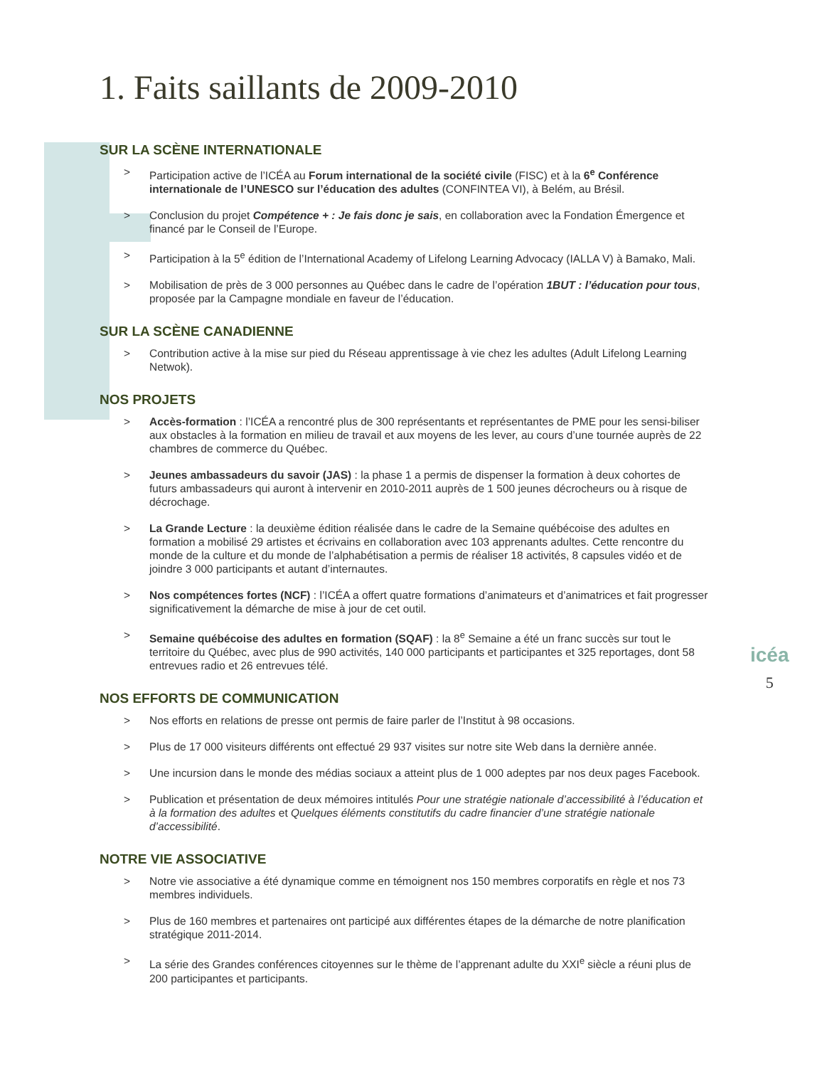1. Faits saillants de 2009-2010
SUR LA SCÈNE INTERNATIONALE
> Participation active de l’ICÉA au Forum international de la société civile (FISC) et à la 6<sup>e</sup> Conférence internationale de l’UNESCO sur l’éducation des adultes (CONFINTEA VI), à Belém, au Brésil.
> Conclusion du projet Compétence + : Je fais donc je sais, en collaboration avec la Fondation Émergence et financé par le Conseil de l’Europe.
> Participation à la 5<sup>e</sup> édition de l’International Academy of Lifelong Learning Advocacy (IALLA V) à Bamako, Mali.
> Mobilisation de près de 3 000 personnes au Québec dans le cadre de l’opération 1BUT : l’éducation pour tous, proposée par la Campagne mondiale en faveur de l’éducation.
SUR LA SCÈNE CANADIENNE
> Contribution active à la mise sur pied du Réseau apprentissage à vie chez les adultes (Adult Lifelong Learning Netwok).
NOS PROJETS
> Accès-formation : l’ICÉA a rencontré plus de 300 représentants et représentantes de PME pour les sensi-biliser aux obstacles à la formation en milieu de travail et aux moyens de les lever, au cours d’une tournée auprès de 22 chambres de commerce du Québec.
> Jeunes ambassadeurs du savoir (JAS) : la phase 1 a permis de dispenser la formation à deux cohortes de futurs ambassadeurs qui auront à intervenir en 2010-2011 auprès de 1 500 jeunes décrocheurs ou à risque de décrochage.
> La Grande Lecture : la deuxième édition réalisée dans le cadre de la Semaine québécoise des adultes en formation a mobilisé 29 artistes et écrivains en collaboration avec 103 apprenants adultes. Cette rencontre du monde de la culture et du monde de l’alphabétisation a permis de réaliser 18 activités, 8 capsules vidéo et de joindre 3 000 participants et autant d’internautes.
> Nos compétences fortes (NCF) : l’ICÉA a offert quatre formations d’animateurs et d’animatrices et fait progresser significativement la démarche de mise à jour de cet outil.
> Semaine québécoise des adultes en formation (SQAF) : la 8<sup>e</sup> Semaine a été un franc succès sur tout le territoire du Québec, avec plus de 990 activités, 140 000 participants et participantes et 325 reportages, dont 58 entrevues radio et 26 entrevues télé.
NOS EFFORTS DE COMMUNICATION
> Nos efforts en relations de presse ont permis de faire parler de l’Institut à 98 occasions.
> Plus de 17 000 visiteurs différents ont effectué 29 937 visites sur notre site Web dans la dernière année.
> Une incursion dans le monde des médias sociaux a atteint plus de 1 000 adeptes par nos deux pages Facebook.
> Publication et présentation de deux mémoires intitulés Pour une stratégie nationale d’accessibilité à l’éducation et à la formation des adultes et Quelques éléments constitutifs du cadre financier d’une stratégie nationale d’accessibilité.
NOTRE VIE ASSOCIATIVE
> Notre vie associative a été dynamique comme en témoignent nos 150 membres corporatifs en règle et nos 73 membres individuels.
> Plus de 160 membres et partenaires ont participé aux différentes étapes de la démarche de notre planification stratégique 2011-2014.
> La série des Grandes conférences citoyennes sur le thème de l’apprenant adulte du XXI<sup>e</sup> siècle a réuni plus de 200 participantes et participants.
icéa
5